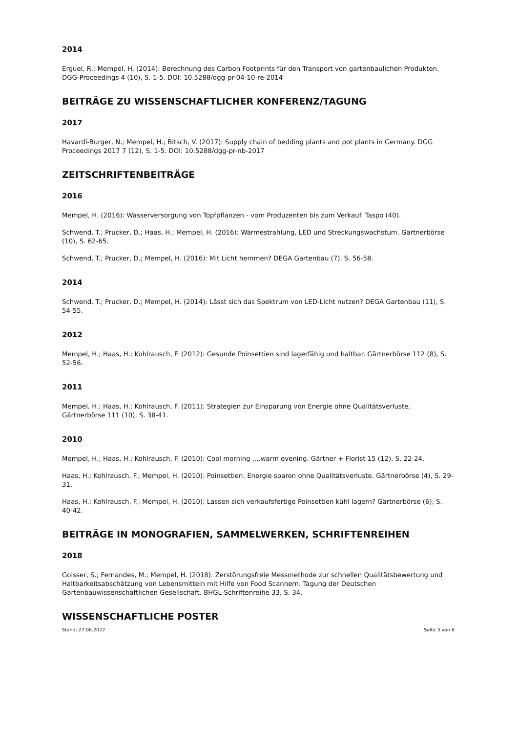2014
Erguel, R.; Mempel, H. (2014): Berechnung des Carbon Footprints für den Transport von gartenbaulichen Produkten. DGG-Proceedings 4 (10), S. 1-5. DOI: 10.5288/dgg-pr-04-10-re-2014
BEITRÄGE ZU WISSENSCHAFTLICHER KONFERENZ/TAGUNG
2017
Havardi-Burger, N.; Mempel, H.; Bitsch, V. (2017): Supply chain of bedding plants and pot plants in Germany. DGG Proceedings 2017 7 (12), S. 1-5. DOI: 10.5288/dgg-pr-nb-2017
ZEITSCHRIFTENBEITRÄGE
2016
Mempel, H. (2016): Wasserversorgung von Topfpflanzen - vom Produzenten bis zum Verkauf. Taspo (40).
Schwend, T.; Prucker, D.; Haas, H.; Mempel, H. (2016): Wärmestrahlung, LED und Streckungswachstum. Gärtnerbörse (10), S. 62-65.
Schwend, T.; Prucker, D.; Mempel, H. (2016): Mit Licht hemmen? DEGA Gartenbau (7), S. 56-58.
2014
Schwend, T.; Prucker, D.; Mempel, H. (2014): Lässt sich das Spektrum von LED-Licht nutzen? DEGA Gartenbau (11), S. 54-55.
2012
Mempel, H.; Haas, H.; Kohlrausch, F. (2012): Gesunde Poinsettien sind lagerfähig und haltbar. Gärtnerbörse 112 (8), S. 52-56.
2011
Mempel, H.; Haas, H.; Kohlrausch, F. (2011): Strategien zur Einsparung von Energie ohne Qualitätsverluste. Gärtnerbörse 111 (10), S. 38-41.
2010
Mempel, H.; Haas, H.; Kohlrausch, F. (2010): Cool morning ....warm evening. Gärtner + Florist 15 (12), S. 22-24.
Haas, H.; Kohlrausch, F.; Mempel, H. (2010): Poinsettien: Energie sparen ohne Qualitätsverluste. Gärtnerbörse (4), S. 29-31.
Haas, H.; Kohlrausch, F.; Mempel, H. (2010): Lassen sich verkaufsfertige Poinsettien kühl lagern? Gärtnerbörse (6), S. 40-42.
BEITRÄGE IN MONOGRAFIEN, SAMMELWERKEN, SCHRIFTENREIHEN
2018
Goisser, S.; Fernandes, M.; Mempel, H. (2018): Zerstörungsfreie Messmethode zur schnellen Qualitätsbewertung und Haltbarkeitsabschätzung von Lebensmitteln mit Hilfe von Food Scannern. Tagung der Deutschen Gartenbauwissenschaftlichen Gesellschaft. BHGL-Schriftenreihe 33, S. 34.
WISSENSCHAFTLICHE POSTER
Stand: 27.06.2022 Seite 3 von 6